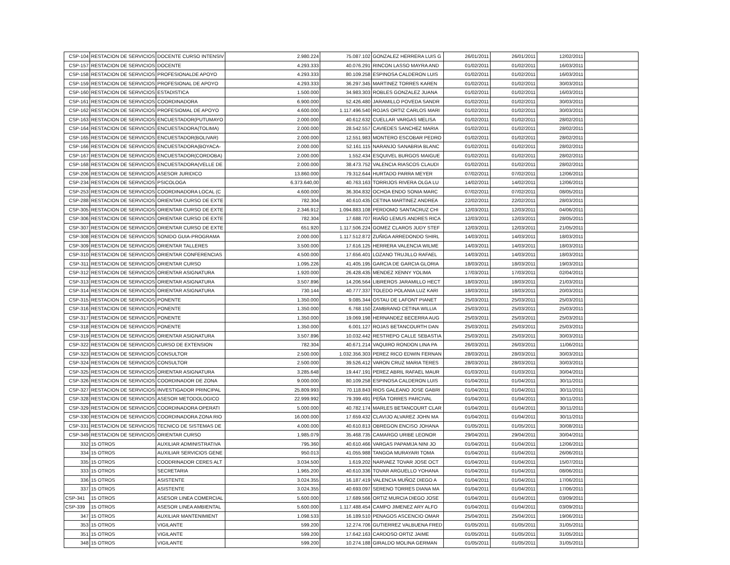| CSP-104 | RESTACION DE SERVICIOS | DOCENTE CURSO INTENSIV | 2.980.224 | 75.087.102 | GONZALEZ HERRERA LUIS G | 26/01/2011 | 26/01/2011 | 12/02/2011 | |
| CSP-157 | RESTACION DE SERVICIOS | DOCENTE | 4.293.333 | 40.076.291 | RINCON LASSO MAYRA AND | 01/02/2011 | 01/02/2011 | 16/03/2011 | |
| CSP-158 | RESTACION DE SERVICIOS | PROFESIONALDE APOYO | 4.293.333 | 80.109.258 | ESPINOSA CALDERON LUIS | 01/02/2011 | 01/02/2011 | 16/03/2011 | |
| CSP-159 | RESTACION DE SERVICIOS | PROFESIONAL DE APOYO | 4.293.333 | 36.297.345 | MARTINEZ TORRES KAREN | 01/02/2011 | 01/02/2011 | 30/03/2011 | |
| CSP-160 | RESTACION DE SERVICIOS | ESTADISTICA | 1.500.000 | 34.983.303 | ROBLES GONZALEZ JUANA | 01/02/2011 | 01/02/2011 | 16/03/2011 | |
| CSP-161 | RESTACION DE SERVICIOS | COORDINADORA | 6.900.000 | 52.426.480 | JARAMILLO POVEDA SANDR | 01/02/2011 | 01/02/2011 | 30/03/2011 | |
| CSP-162 | RESTACION DE SERVICIOS | PROFESIOMAL DE APOYO | 4.600.000 | 1.117.496.540 | ROJAS ORTIZ CARLOS MARI | 01/02/2011 | 01/02/2011 | 30/03/2011 | |
| CSP-163 | RESTACION DE SERVICIOS | ENCUESTADOR(PUTUMAYO | 2.000.000 | 40.612.632 | CUELLAR VARGAS MELISA | 01/02/2011 | 01/02/2011 | 28/02/2011 | |
| CSP-164 | RESTACION DE SERVICIOS | ENCUESTADORA(TOLIMA) | 2.000.000 | 28.542.557 | CAVIEDES SANCHEZ MARIA | 01/02/2011 | 01/02/2011 | 28/02/2011 | |
| CSP-165 | RESTACION DE SERVICIOS | ENCUESTADOR(BOLIVAR) | 2.000.000 | 12.551.983 | MONTERO ESCOBAR PEDRO | 01/02/2011 | 01/02/2011 | 28/02/2011 | |
| CSP-166 | RESTACION DE SERVICIOS | ENCUESTADORA(BOYACA- | 2.000.000 | 52.161.115 | NARANJO SANABRIA BLANC | 01/02/2011 | 01/02/2011 | 28/02/2011 | |
| CSP-167 | RESTACION DE SERVICIOS | ENCUESTADOR(CORDOBA) | 2.000.000 | 1.552.434 | ESQUIVEL BURGOS MAIGUE | 01/02/2011 | 01/02/2011 | 28/02/2011 | |
| CSP-168 | RESTACION DE SERVICIOS | ENCUESTADORA(VELLE DE | 2.000.000 | 38.473.752 | VALENCIA RIASCOS CLAUDI | 01/02/2011 | 01/02/2011 | 28/02/2011 | |
| CSP-206 | RESTACION DE SERVICIOS | ASESOR JURIDICO | 13.860.000 | 79.312.644 | HURTADO PARRA MEYER | 07/02/2011 | 07/02/2011 | 12/06/2011 | |
| CSP-234 | RESTACION DE SERVICIOS | PSICOLOGA | 6.373.640,00 | 40.763.163 | TORRIJOS RIVERA OLGA LU | 14/02/2011 | 14/02/2011 | 12/06/2011 | |
| CSP-253 | RESTACION DE SERVICIOS | COORDINADORA LOCAL (C | 4.600.000 | 36.304.832 | OCHOA ENDO SONIA MARC | 07/02/2011 | 07/02/2011 | 08/05/2011 | |
| CSP-288 | RESTACION DE SERVICIOS | ORIENTAR CURSO DE EXTE | 782.304 | 40.610.435 | CETINA MARTINEZ ANDREA | 22/02/2011 | 22/02/2011 | 28/03/2011 | |
| CSP-305 | RESTACION DE SERVICIOS | ORIENTAR CURSO DE EXTE | 2.346.912 | 1.094.883.108 | PERDOMO SANTACRUZ CHI | 12/03/2011 | 12/03/2011 | 04/06/2011 | |
| CSP-306 | RESTACION DE SERVICIOS | ORIENTAR CURSO DE EXTE | 782.304 | 17.688.707 | RIAÑO LEMUS ANDRES RICA | 12/03/2011 | 12/03/2011 | 28/05/2011 | |
| CSP-307 | RESTACION DE SERVICIOS | ORIENTAR CURSO DE EXTE | 651.920 | 1.117.506.224 | GOMEZ CLAROS JUDY STEF | 12/03/2011 | 12/03/2011 | 21/05/2011 | |
| CSP-308 | RESTACION DE SERVICIOS | SONIDO GUIA-PROGRAMA | 2.000.000 | 1.117.512.872 | ZUÑIGA ARREDONDO SHIRL | 14/03/2011 | 14/03/2011 | 18/03/2011 | |
| CSP-309 | RESTACION DE SERVICIOS | ORIENTAR TALLERES | 3.500.000 | 17.616.125 | HERRERA VALENCIA WILME | 14/03/2011 | 14/03/2011 | 18/03/2011 | |
| CSP-310 | RESTACION DE SERVICIOS | ORIENTAR CONFERENCIAS | 4.500.000 | 17.656.401 | LOZANO TRUJILLO RAFAEL | 14/03/2011 | 14/03/2011 | 18/03/2011 | |
| CSP-311 | RESTACION DE SERVICIOS | ORIENTAR CURSO | 1.095.226 | 41.405.195 | GARCIA DE GARCIA GLORIA | 18/03/2011 | 18/03/2011 | 19/03/2011 | |
| CSP-312 | RESTACION DE SERVICIOS | ORIENTAR ASIGNATURA | 1.920.000 | 26.428.435 | MENDEZ XENNY YOLIMA | 17/03/2011 | 17/03/2011 | 02/04/2011 | |
| CSP-313 | RESTACION DE SERVICIOS | ORIENTAR ASIGNATURA | 3.507.896 | 14.206.564 | LIBREROS JARAMILLO HECT | 18/03/2011 | 18/03/2011 | 21/03/2011 | |
| CSP-314 | RESTACION DE SERVICIOS | ORIENTAR ASIGNATURA | 730.144 | 40.777.337 | TOLEDO POLANIA LUZ KARI | 18/03/2011 | 18/03/2011 | 20/03/2011 | |
| CSP-315 | RESTACION DE SERVICIOS | PONENTE | 1.350.000 | 9.085.344 | OSTAU DE LAFONT PIANET | 25/03/2011 | 25/03/2011 | 25/03/2011 | |
| CSP-316 | RESTACION DE SERVICIOS | PONENTE | 1.350.000 | 6.768.150 | ZAMBRANO CETINA WILLIA | 25/03/2011 | 25/03/2011 | 25/03/2011 | |
| CSP-317 | RESTACION DE SERVICIOS | PONENTE | 1.350.000 | 19.069.198 | HERNANDEZ BECERRA AUG | 25/03/2011 | 25/03/2011 | 25/03/2011 | |
| CSP-318 | RESTACION DE SERVICIOS | PONENTE | 1.350.000 | 6.001.127 | ROJAS BETANCOURTH DAN | 25/03/2011 | 25/03/2011 | 25/03/2011 | |
| CSP-319 | RESTACION DE SERVICIOS | ORIENTAR ASIGNATURA | 3.507.896 | 10.032.442 | RESTREPO CALLE SEBASTIA | 25/03/2011 | 25/03/2011 | 30/03/2011 | |
| CSP-322 | RESTACION DE SERVICIOS | CURSO DE EXTENSION | 782.304 | 40.671.214 | VAQUIRO RONDON LINA PA | 26/03/2011 | 26/03/2011 | 11/06/2011 | |
| CSP-323 | RESTACION DE SERVICIOS | CONSULTOR | 2.500.000 | 1.032.356.303 | PEREZ RICO EDWIN FERNAN | 28/03/2011 | 28/03/2011 | 30/03/2011 | |
| CSP-324 | RESTACION DE SERVICIOS | CONSULTOR | 2.500.000 | 39.526.412 | VARON CRUZ MARIA TERES | 28/03/2011 | 28/03/2011 | 30/03/2011 | |
| CSP-325 | RESTACION DE SERVICIOS | ORIENTAR ASIGNATURA | 3.285.648 | 19.447.191 | PEREZ ABRIL RAFAEL MAUR | 01/03/2011 | 01/03/2011 | 30/04/2011 | |
| CSP-326 | RESTACION DE SERVICIOS | COORDINADOR DE ZONA | 9.000.000 | 80.109.258 | ESPINOSA CALDERON LUIS | 01/04/2011 | 01/04/2011 | 30/11/2011 | |
| CSP-327 | RESTACION DE SERVICIOS | INVESTIGADOR PRINCIPAL | 25.809.993 | 70.118.843 | RIOS GALEANO JOSE GABRI | 01/04/2011 | 01/04/2011 | 30/11/2011 | |
| CSP-328 | RESTACION DE SERVICIOS | ASESOR METODOLOGICO | 22.999.992 | 79.399.491 | PEÑA TORRES PARCIVAL | 01/04/2011 | 01/04/2011 | 30/11/2011 | |
| CSP-329 | RESTACION DE SERVICIOS | COORDINADORA OPERATI | 5.000.000 | 40.782.174 | MARLES BETANCOURT CLAR | 01/04/2011 | 01/04/2011 | 30/11/2011 | |
| CSP-330 | RESTACION DE SERVICIOS | COORDINADORA ZONA RIO | 16.000.000 | 17.659.432 | CLAVIJO ALVAREZ JOHN MA | 01/04/2011 | 01/04/2011 | 30/11/2011 | |
| CSP-331 | RESTACION DE SERVICIOS | TECNICO DE SISTEMAS DE | 4.000.000 | 40.610.813 | OBREGON ENCISO JOHANA | 01/05/2011 | 01/05/2011 | 30/08/2011 | |
| CSP-349 | RESTACION DE SERVICIOS | ORIENTAR CURSO | 1.985.079 | 35.468.735 | CAMARGO URIBE LEONOR | 29/04/2011 | 29/04/2011 | 30/04/2011 | |
| 332 | 15 OTROS | AUXILIAR ADMINISTRATIVA | 795.360 | 40.610.466 | VARGAS PAPAMIJA NINI JO | 01/04/2011 | 01/04/2011 | 12/06/2011 | |
| 334 | 15 OTROS | AUXILIAR SERVICIOS GENE | 950.013 | 41.055.988 | TANGOA MURAYARI TOMA | 01/04/2011 | 01/04/2011 | 26/06/2011 | |
| 335 | 15 OTROS | COODRINADOR CERES ALT | 3.034.500 | 1.619.202 | NARVAEZ TOVAR JOSE OCT | 01/04/2011 | 01/04/2011 | 15/07/2011 | |
| 333 | 15 OTROS | SECRETARIA | 1.965.200 | 40.610.336 | TOVAR ARGUELLO YOHANA | 01/04/2011 | 01/04/2011 | 08/06/2011 | |
| 336 | 15 OTROS | ASISTENTE | 3.024.355 | 16.187.419 | VALENCIA MUÑOZ DIEGO A | 01/04/2011 | 01/04/2011 | 17/06/2011 | |
| 337 | 15 OTROS | ASISTENTE | 3.024.355 | 40.693.097 | SERENO TORRES DIANA MA | 01/04/2011 | 01/04/2011 | 17/06/2011 | |
| CSP-341 | 15 OTROS | ASESOR LINEA COMERCIAL | 5.600.000 | 17.689.566 | ORTIZ MURCIA DIEGO JOSE | 01/04/2011 | 01/04/2011 | 03/09/2011 | |
| CSP-339 | 15 OTROS | ASESOR LINEA AMBIENTAL | 5.600.000 | 1.117.488.454 | CAMPO JIMENEZ ARY ALFO | 01/04/2011 | 01/04/2011 | 03/09/2011 | |
| 347 | 15 OTROS | AUXILIAR MANTENIMIENT | 1.098.533 | 16.189.510 | PENAGOS ASCENCIO OMAR | 25/04/2011 | 25/04/2011 | 19/06/2011 | |
| 353 | 15 OTROS | VIGILANTE | 599.200 | 12.274.706 | GUTIERREZ VALBUENA FRED | 01/05/2011 | 01/05/2011 | 31/05/2011 | |
| 351 | 15 OTROS | VIGILANTE | 599.200 | 17.642.163 | CARDOSO ORTIZ JAIME | 01/05/2011 | 01/05/2011 | 31/05/2011 | |
| 348 | 15 OTROS | VIGILANTE | 599.200 | 10.274.188 | GIRALDO MOLINA GERMAN | 01/05/2011 | 01/05/2011 | 31/05/2011 | |